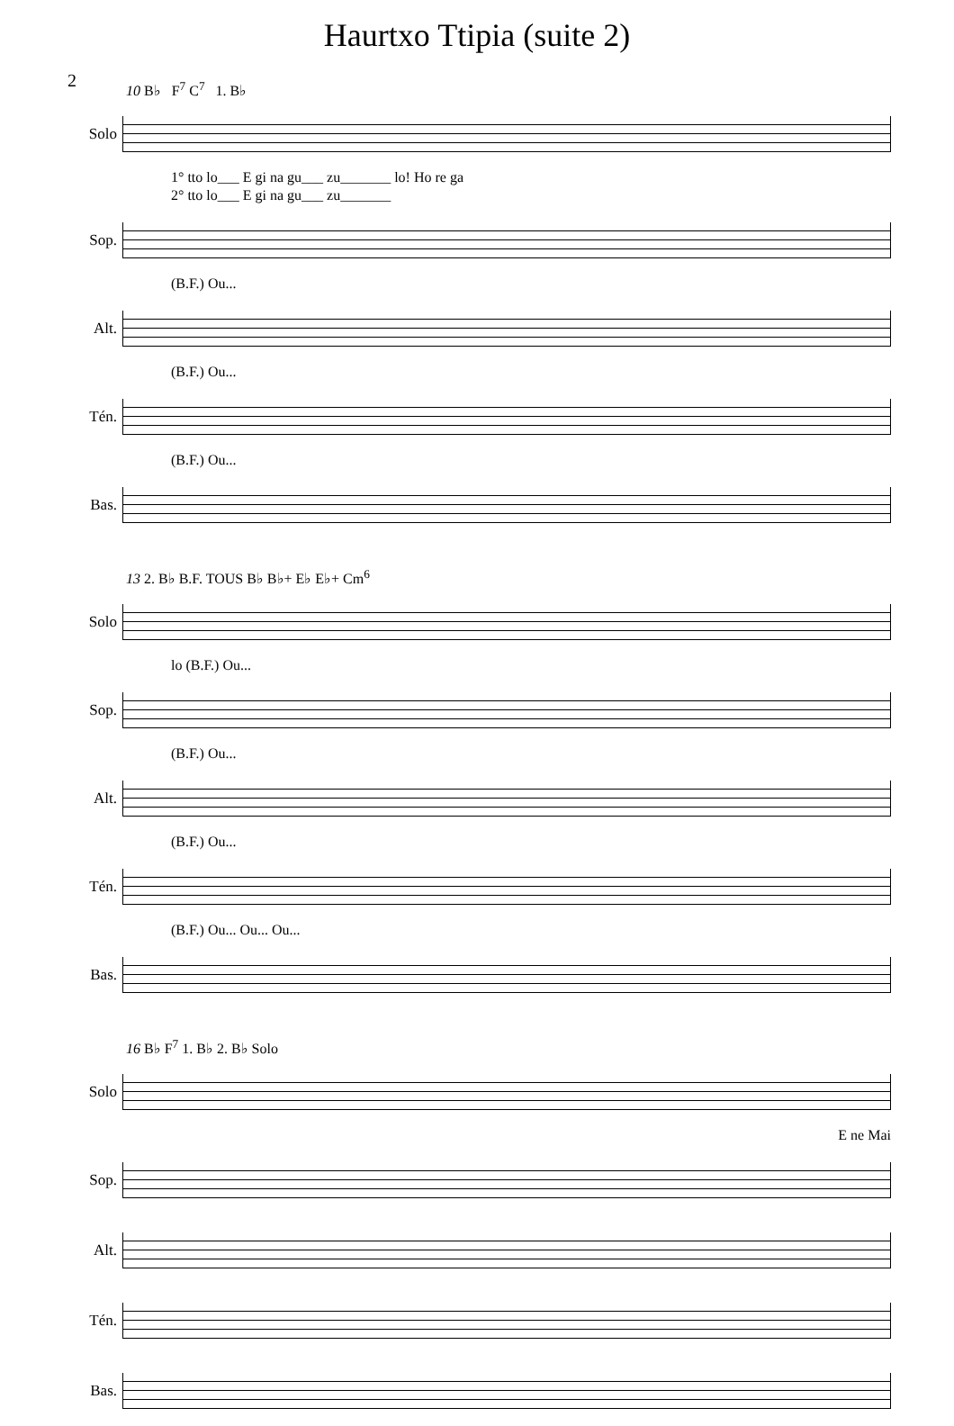Haurtxo Ttipia (suite 2)
2
10 B♭ F<sup>7</sup> C<sup>7</sup> 1. B♭
Solo
1° tto lo___ E gi na gu___ zu_______ lo! Ho re ga
2° tto lo___ E gi na gu___ zu_______
Sop.
(B.F.) Ou...
Alt.
(B.F.) Ou...
Tén.
(B.F.) Ou...
Bas.
13 2. B♭ B.F. TOUS B♭ B♭+ E♭ E♭+ Cm<sup>6</sup>
Solo
lo (B.F.) Ou...
Sop.
(B.F.) Ou...
Alt.
(B.F.) Ou...
Tén.
(B.F.) Ou... Ou... Ou...
Bas.
16 B♭ F<sup>7</sup> 1. B♭ 2. B♭ Solo
Solo
E ne Mai
Sop.
Alt.
Tén.
Bas.